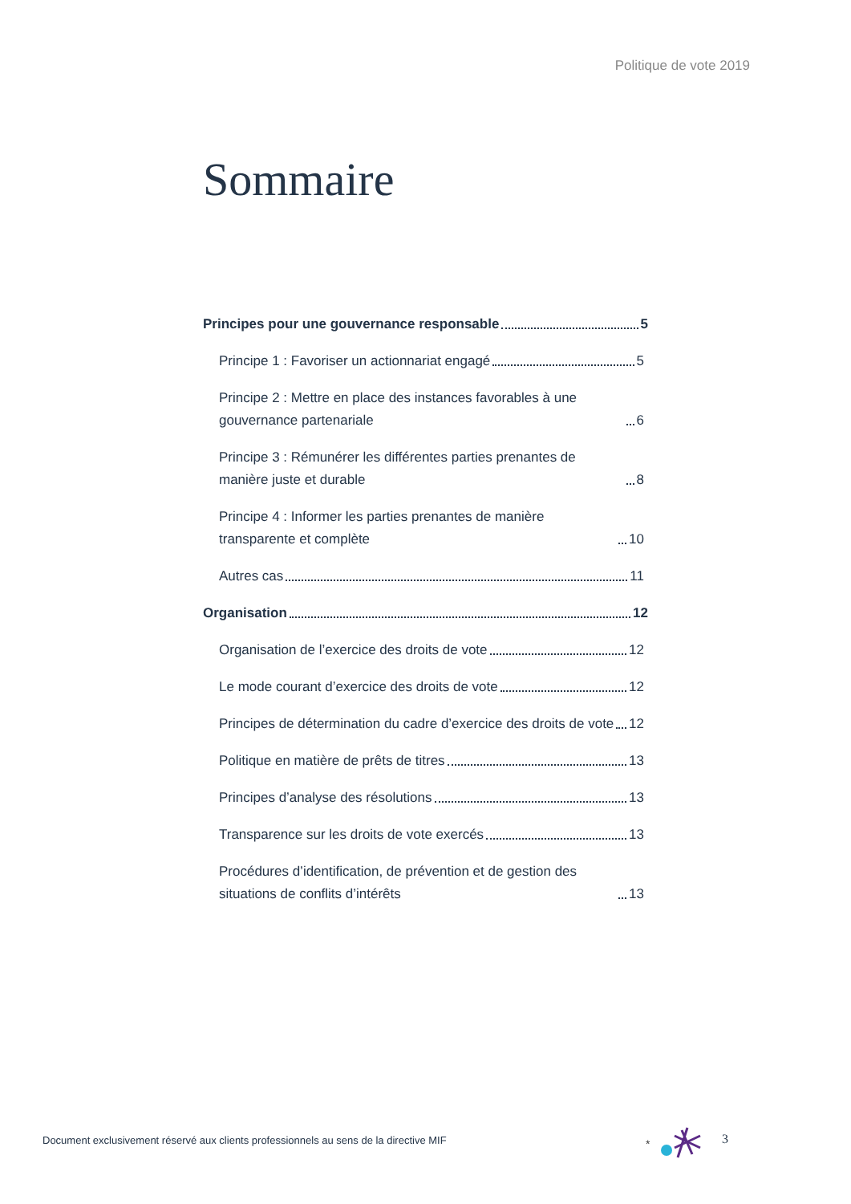Politique de vote 2019
Sommaire
Principes pour une gouvernance responsable 5
Principe 1 : Favoriser un actionnariat engagé 5
Principe 2 : Mettre en place des instances favorables à une gouvernance partenariale 6
Principe 3 : Rémunérer les différentes parties prenantes de manière juste et durable 8
Principe 4 : Informer les parties prenantes de manière transparente et complète 10
Autres cas 11
Organisation 12
Organisation de l’exercice des droits de vote 12
Le mode courant d’exercice des droits de vote 12
Principes de détermination du cadre d’exercice des droits de vote 12
Politique en matière de prêts de titres 13
Principes d’analyse des résolutions 13
Transparence sur les droits de vote exercés 13
Procédures d’identification, de prévention et de gestion des situations de conflits d’intérêts 13
Document exclusivement réservé aux clients professionnels au sens de la directive MIF
*
3